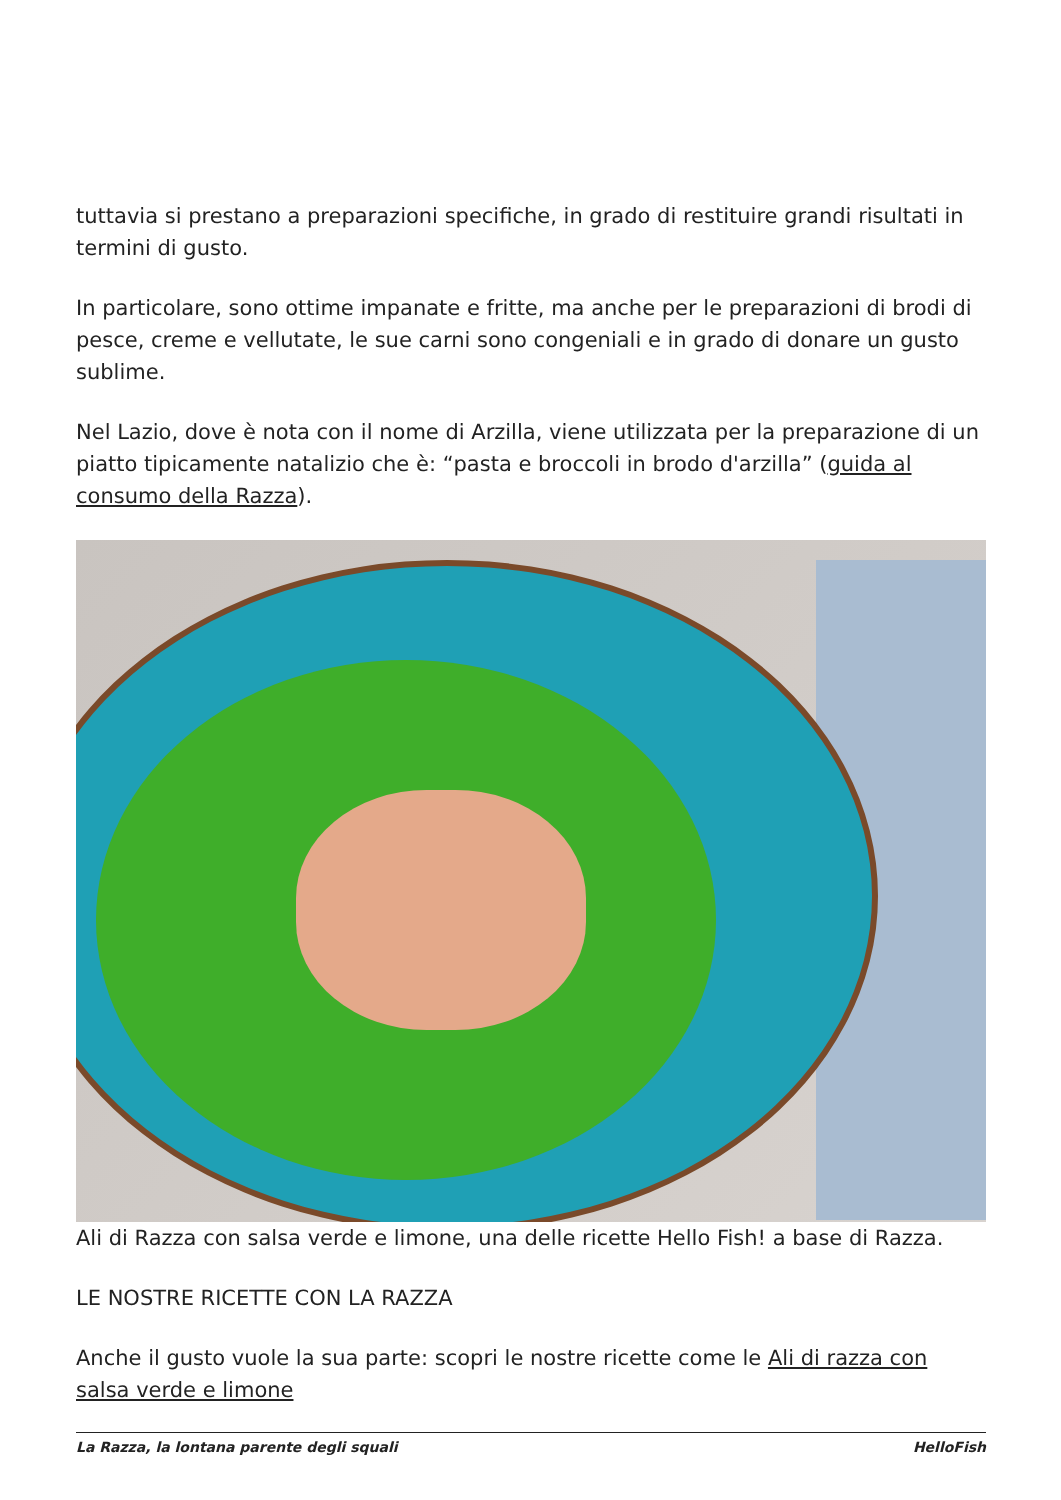tuttavia si prestano a preparazioni specifiche, in grado di restituire grandi risultati in termini di gusto.
In particolare, sono ottime impanate e fritte, ma anche per le preparazioni di brodi di pesce, creme e vellutate, le sue carni sono congeniali e in grado di donare un gusto sublime.
Nel Lazio, dove è nota con il nome di Arzilla, viene utilizzata per la preparazione di un piatto tipicamente natalizio che è: “pasta e broccoli in brodo d'arzilla” (guida al consumo della Razza).
Ali di Razza con salsa verde e limone, una delle ricette Hello Fish! a base di Razza.
LE NOSTRE RICETTE CON LA RAZZA
Anche il gusto vuole la sua parte: scopri le nostre ricette come le Ali di razza con salsa verde e limone
La Razza, la lontana parente degli squali HelloFish